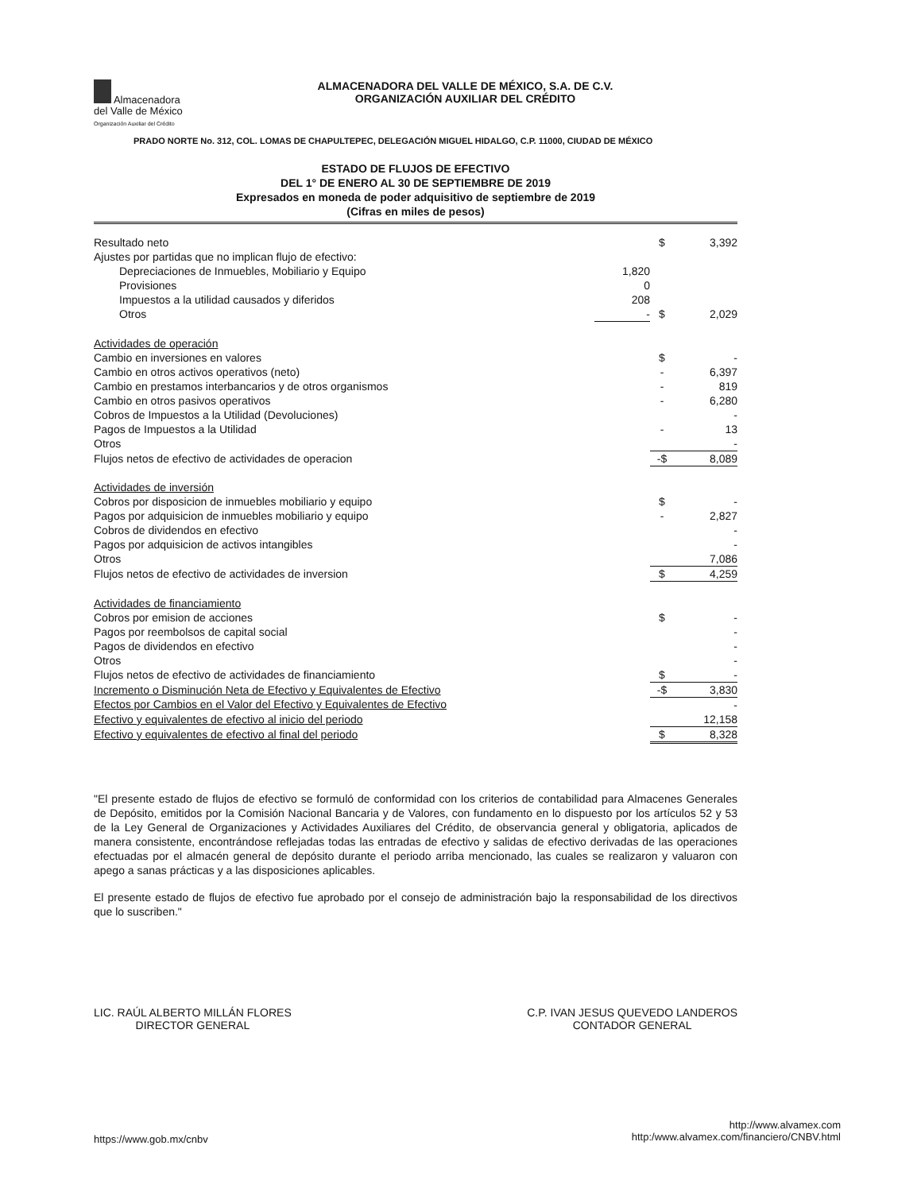Almacenadora
del Valle de México
Organización Auxiliar del Crédito
ALMACENADORA DEL VALLE DE MÉXICO, S.A. DE C.V.
ORGANIZACIÓN AUXILIAR DEL CRÉDITO
PRADO NORTE No. 312, COL. LOMAS DE CHAPULTEPEC, DELEGACIÓN MIGUEL HIDALGO, C.P. 11000, CIUDAD DE MÉXICO
ESTADO DE FLUJOS DE EFECTIVO
DEL 1° DE ENERO AL 30 DE SEPTIEMBRE DE 2019
Expresados en moneda de poder adquisitivo de septiembre de 2019
(Cifras en miles de pesos)
| Resultado neto | | $ | 3,392 |
| Ajustes por partidas que no implican flujo de efectivo: | | | |
| Depreciaciones de Inmuebles, Mobiliario y Equipo | 1,820 | | |
| Provisiones | 0 | | |
| Impuestos a la utilidad causados y diferidos | 208 | | |
| Otros | - | $ | 2,029 |
| Actividades de operación | | | |
| Cambio en inversiones en valores | | $ | - |
| Cambio en otros activos operativos (neto) | | - | 6,397 |
| Cambio en prestamos interbancarios y de otros organismos | | - | 819 |
| Cambio en otros pasivos operativos | | - | 6,280 |
| Cobros de Impuestos a la Utilidad (Devoluciones) | | | - |
| Pagos de Impuestos a la Utilidad | | - | 13 |
| Otros | | | - |
| Flujos netos de efectivo de actividades de operacion | | -$ | 8,089 |
| Actividades de inversión | | | |
| Cobros por disposicion de inmuebles mobiliario y equipo | | $ | - |
| Pagos por adquisicion de inmuebles mobiliario y equipo | | - | 2,827 |
| Cobros de dividendos en efectivo | | | - |
| Pagos por adquisicion de activos intangibles | | | - |
| Otros | | | 7,086 |
| Flujos netos de efectivo de actividades de inversion | | $ | 4,259 |
| Actividades de financiamiento | | | |
| Cobros por emision de acciones | | $ | - |
| Pagos por reembolsos de capital social | | | - |
| Pagos de dividendos en efectivo | | | - |
| Otros | | | - |
| Flujos netos de efectivo de actividades de financiamiento | | $ | - |
| Incremento o Disminución Neta de Efectivo y Equivalentes de Efectivo | | -$ | 3,830 |
| Efectos por Cambios en el Valor del Efectivo y Equivalentes de Efectivo | | | - |
| Efectivo y equivalentes de efectivo al inicio del periodo | | | 12,158 |
| Efectivo y equivalentes de efectivo al final del periodo | | $ | 8,328 |
"El presente estado de flujos de efectivo se formuló de conformidad con los criterios de contabilidad para Almacenes Generales de Depósito, emitidos por la Comisión Nacional Bancaria y de Valores, con fundamento en lo dispuesto por los artículos 52 y 53 de la Ley General de Organizaciones y Actividades Auxiliares del Crédito, de observancia general y obligatoria, aplicados de manera consistente, encontrándose reflejadas todas las entradas de efectivo y salidas de efectivo derivadas de las operaciones efectuadas por el almacén general de depósito durante el periodo arriba mencionado, las cuales se realizaron y valuaron con apego a sanas prácticas y a las disposiciones aplicables.
El presente estado de flujos de efectivo fue aprobado por el consejo de administración bajo la responsabilidad de los directivos que lo suscriben."
LIC. RAÚL ALBERTO MILLÁN FLORES
DIRECTOR GENERAL
C.P. IVAN JESUS QUEVEDO LANDEROS
CONTADOR GENERAL
https://www.gob.mx/cnbv
http://www.alvamex.com
http:/www.alvamex.com/financiero/CNBV.html